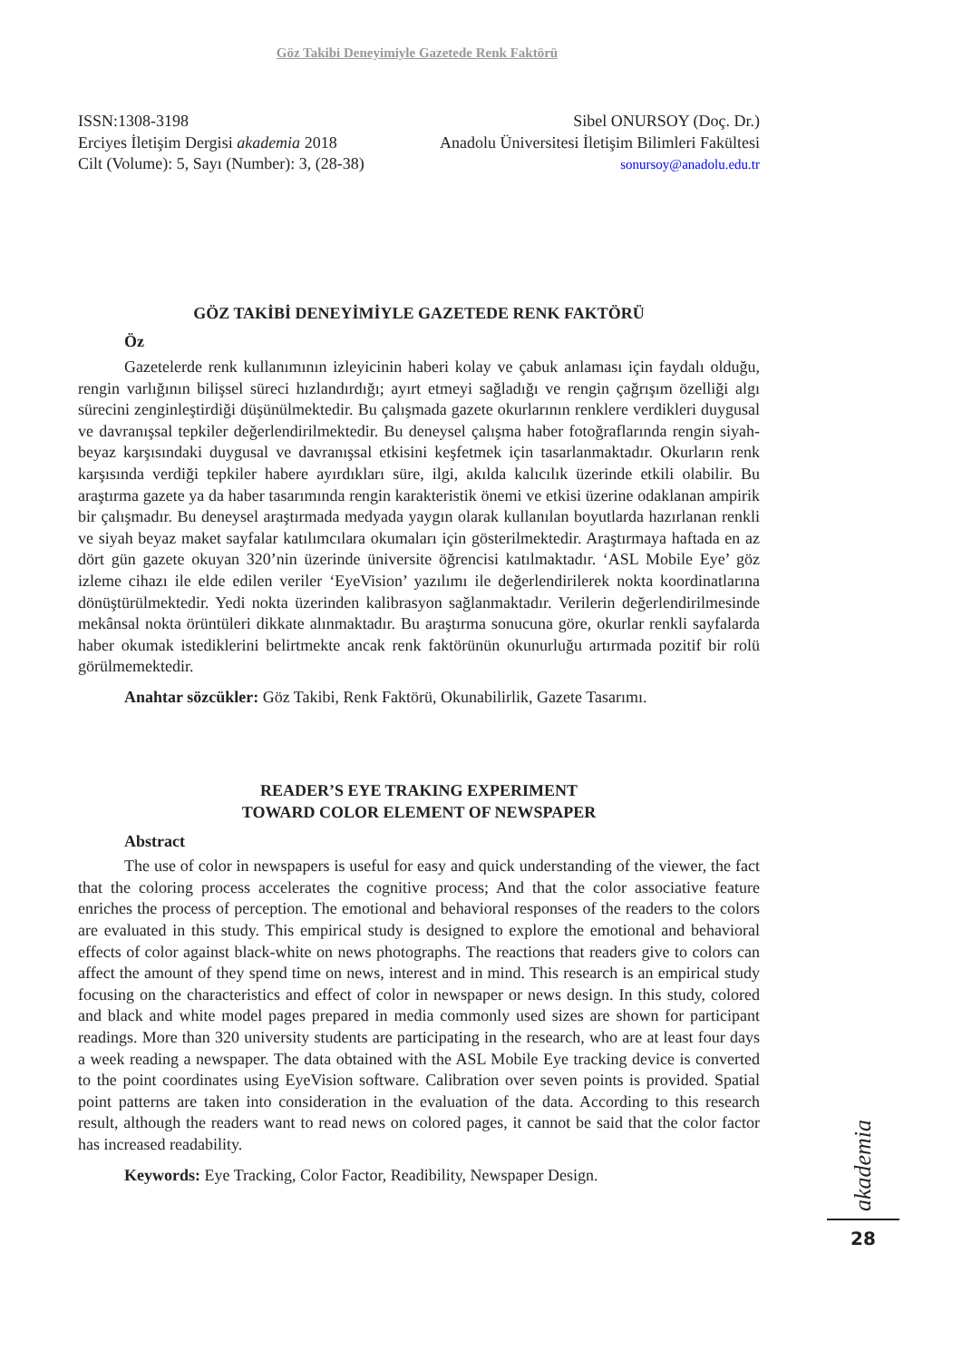Göz Takibi Deneyimiyle Gazetede Renk Faktörü
ISSN:1308-3198
Erciyes İletişim Dergisi akademia 2018
Cilt (Volume): 5, Sayı (Number): 3, (28-38)
Sibel ONURSOY (Doç. Dr.)
Anadolu Üniversitesi İletişim Bilimleri Fakültesi
sonursoy@anadolu.edu.tr
GÖZ TAKİBİ DENEYİMİYLE GAZETEDE RENK FAKTÖRÜ
Öz
Gazetelerde renk kullanımının izleyicinin haberi kolay ve çabuk anlaması için faydalı olduğu, rengin varlığının bilişsel süreci hızlandırdığı; ayırt etmeyi sağladığı ve rengin çağrışım özelliği algı sürecini zenginleştirdiği düşünülmektedir. Bu çalışmada gazete okurlarının renklere verdikleri duygusal ve davranışsal tepkiler değerlendirilmektedir. Bu deneysel çalışma haber fotoğraflarında rengin siyah-beyaz karşısındaki duygusal ve davranışsal etkisini keşfetmek için tasarlanmaktadır. Okurların renk karşısında verdiği tepkiler habere ayırdıkları süre, ilgi, akılda kalıcılık üzerinde etkili olabilir. Bu araştırma gazete ya da haber tasarımında rengin karakteristik önemi ve etkisi üzerine odaklanan ampirik bir çalışmadır. Bu deneysel araştırmada medyada yaygın olarak kullanılan boyutlarda hazırlanan renkli ve siyah beyaz maket sayfalar katılımcılara okumaları için gösterilmektedir. Araştırmaya haftada en az dört gün gazete okuyan 320’nin üzerinde üniversite öğrencisi katılmaktadır. ‘ASL Mobile Eye’ göz izleme cihazı ile elde edilen veriler ‘EyeVision’ yazılımı ile değerlendirilerek nokta koordinatlarına dönüştürülmektedir. Yedi nokta üzerinden kalibrasyon sağlanmaktadır. Verilerin değerlendirilmesinde mekânsal nokta örüntüleri dikkate alınmaktadır. Bu araştırma sonucuna göre, okurlar renkli sayfalarda haber okumak istediklerini belirtmekte ancak renk faktörünün okunurluğu artırmada pozitif bir rolü görülmemektedir.
Anahtar sözcükler: Göz Takibi, Renk Faktörü, Okunabilirlik, Gazete Tasarımı.
READER’S EYE TRAKING EXPERIMENT
TOWARD COLOR ELEMENT OF NEWSPAPER
Abstract
The use of color in newspapers is useful for easy and quick understanding of the viewer, the fact that the coloring process accelerates the cognitive process; And that the color associative feature enriches the process of perception. The emotional and behavioral responses of the readers to the colors are evaluated in this study. This empirical study is designed to explore the emotional and behavioral effects of color against black-white on news photographs. The reactions that readers give to colors can affect the amount of they spend time on news, interest and in mind. This research is an empirical study focusing on the characteristics and effect of color in newspaper or news design. In this study, colored and black and white model pages prepared in media commonly used sizes are shown for participant readings. More than 320 university students are participating in the research, who are at least four days a week reading a newspaper. The data obtained with the ASL Mobile Eye tracking device is converted to the point coordinates using EyeVision software. Calibration over seven points is provided. Spatial point patterns are taken into consideration in the evaluation of the data. According to this research result, although the readers want to read news on colored pages, it cannot be said that the color factor has increased readability.
Keywords: Eye Tracking, Color Factor, Readibility, Newspaper Design.
akademia
28